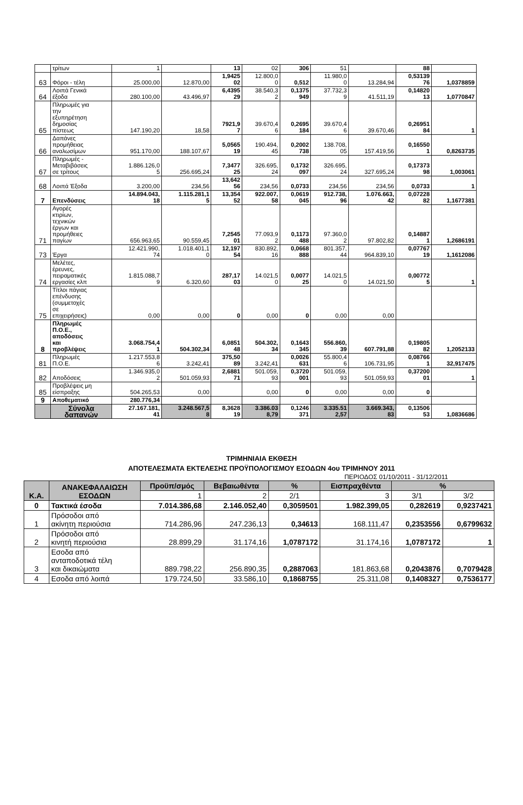| | τρίτων | 1 | | 13 | 02 | 306 | 51 | | 88 | |
| 63 | Φόροι - τέλη | 25.000,00 | 12.870,00 | 1,9425 02 | 12.800,0 0 | 0,512 | 11.980,0 0 | 13.284,94 | 0,53139 76 | 1,0378859 |
| 64 | Λοιπά Γενικά έξοδα | 280.100,00 | 43.496,97 | 6,4395 29 | 38.540,3 2 | 0,1375 949 | 37.732,3 9 | 41.511,19 | 0,14820 13 | 1,0770847 |
| 65 | Πληρωμές για την εξυπηρέτηση δημοσίας πίστεως | 147.190,20 | 18,58 | 7921,9 7 | 39.670,4 6 | 0,2695 184 | 39.670,4 6 | 39.670,46 | 0,26951 84 | 1 |
| 66 | Δαπάνες προμήθειας αναλωσίμων | 951.170,00 | 188.107,67 | 5,0565 19 | 190.494, 45 | 0,2002 738 | 138.708, 05 | 157.419,56 | 0,16550 1 | 0,8263735 |
| 67 | Πληρωμές - Μεταβιβάσεις σε τρίτους | 1.886.126,0 5 | 256.695,24 | 7,3477 25 | 326.695, 24 | 0,1732 097 | 326.695, 24 | 327.695,24 | 0,17373 98 | 1,003061 |
| 68 | Λοιπά Έξοδα | 3.200,00 | 234,56 | 13,642 56 | 234,56 | 0,0733 | 234,56 | 234,56 | 0,0733 | 1 |
| 7 | Επενδύσεις | 14.894.043, 18 | 1.115.281,1 5 | 13,354 52 | 922.007, 58 | 0,0619 045 | 912.738, 96 | 1.076.663, 42 | 0,07228 82 | 1,1677381 |
| 71 | Αγορές κτιρίων, τεχνικών έργων και προμήθειες παγίων | 656.963,65 | 90.559,45 | 7,2545 01 | 77.093,9 2 | 0,1173 488 | 97.360,0 2 | 97.802,82 | 0,14887 1 | 1,2686191 |
| 73 | Έργα | 12.421.990, 74 | 1.018.401,1 0 | 12,197 54 | 830.892, 16 | 0,0668 888 | 801.357, 44 | 964.839,10 | 0,07767 19 | 1,1612086 |
| 74 | Μελέτες, έρευνες, πειραματικές εργασίες κλπ | 1.815.088,7 9 | 6.320,60 | 287,17 03 | 14.021,5 0 | 0,0077 25 | 14.021,5 0 | 14.021,50 | 0,00772 5 | 1 |
| 75 | Τίτλοι πάγιας επένδυσης (συμμετοχές σε επιχειρήσεις) | 0,00 | 0,00 | 0 | 0,00 | 0 | 0,00 | 0,00 | | |
| 8 | Πληρωμές Π.Ο.Ε., αποδόσεις και προβλέψεις | 3.068.754,4 1 | 504.302,34 | 6,0851 48 | 504.302, 34 | 0,1643 345 | 556.860, 39 | 607.791,88 | 0,19805 82 | 1,2052133 |
| 81 | Πληρωμές Π.Ο.Ε. | 1.217.553,8 6 | 3.242,41 | 375,50 89 | 3.242,41 | 0,0026 631 | 55.800,4 6 | 106.731,95 | 0,08766 1 | 32,917475 |
| 82 | Αποδόσεις | 1.346.935,0 2 | 501.059,93 | 2,6881 71 | 501.059, 93 | 0,3720 001 | 501.059, 93 | 501.059,93 | 0,37200 01 | 1 |
| 85 | Προβλέψεις μη είσπραξης | 504.265,53 | 0,00 | | 0,00 | 0 | 0,00 | 0,00 | 0 | |
| 9 | Αποθεματικό | 280.776,34 | | | | | | | | |
| | Σύνολα δαπανών | 27.167.181, 41 | 3.248.567,5 8 | 8,3628 19 | 3.386.03 8,79 | 0,1246 371 | 3.335.51 2,57 | 3.669.343, 83 | 0,13506 53 | 1,0836686 |
ΤΡΙΜΗΝΙΑΙΑ ΕΚΘΕΣΗ
ΑΠΟΤΕΛΕΣΜΑΤΑ ΕΚΤΕΛΕΣΗΣ ΠΡΟΫΠΟΛΟΓΙΣΜΟΥ ΕΣΟΔΩΝ 4ου ΤΡΙΜΗΝΟΥ 2011
ΠΕΡΙΟΔΟΣ 01/10/2011 - 31/12/2011
| Κ.Α. | ΑΝΑΚΕΦΑΛΑΙΩΣΗ ΕΣΟΔΩΝ | Προϋπ/σμός | Βεβαιωθέντα | % | Εισπραχθέντα | % | |
| --- | --- | --- | --- | --- | --- | --- | --- |
| | | 1 | 2 | 2/1 | 3 | 3/1 | 3/2 |
| 0 | Τακτικά έσοδα | 7.014.386,68 | 2.146.052,40 | 0,3059501 | 1.982.399,05 | 0,282619 | 0,9237421 |
| 1 | Πρόσοδοι από ακίνητη περιούσια | 714.286,96 | 247.236,13 | 0,34613 | 168.111,47 | 0,2353556 | 0,6799632 |
| 2 | Πρόσοδοι από κινητή περιούσια | 28.899,29 | 31.174,16 | 1,0787172 | 31.174,16 | 1,0787172 | 1 |
| 3 | Εσοδα από ανταποδοτικά τέλη και δικαιώματα | 889.798,22 | 256.890,35 | 0,2887063 | 181.863,68 | 0,2043876 | 0,7079428 |
| 4 | Εσοδα από λοιπά | 179.724,50 | 33.586,10 | 0,1868755 | 25.311,08 | 0,1408327 | 0,7536177 |